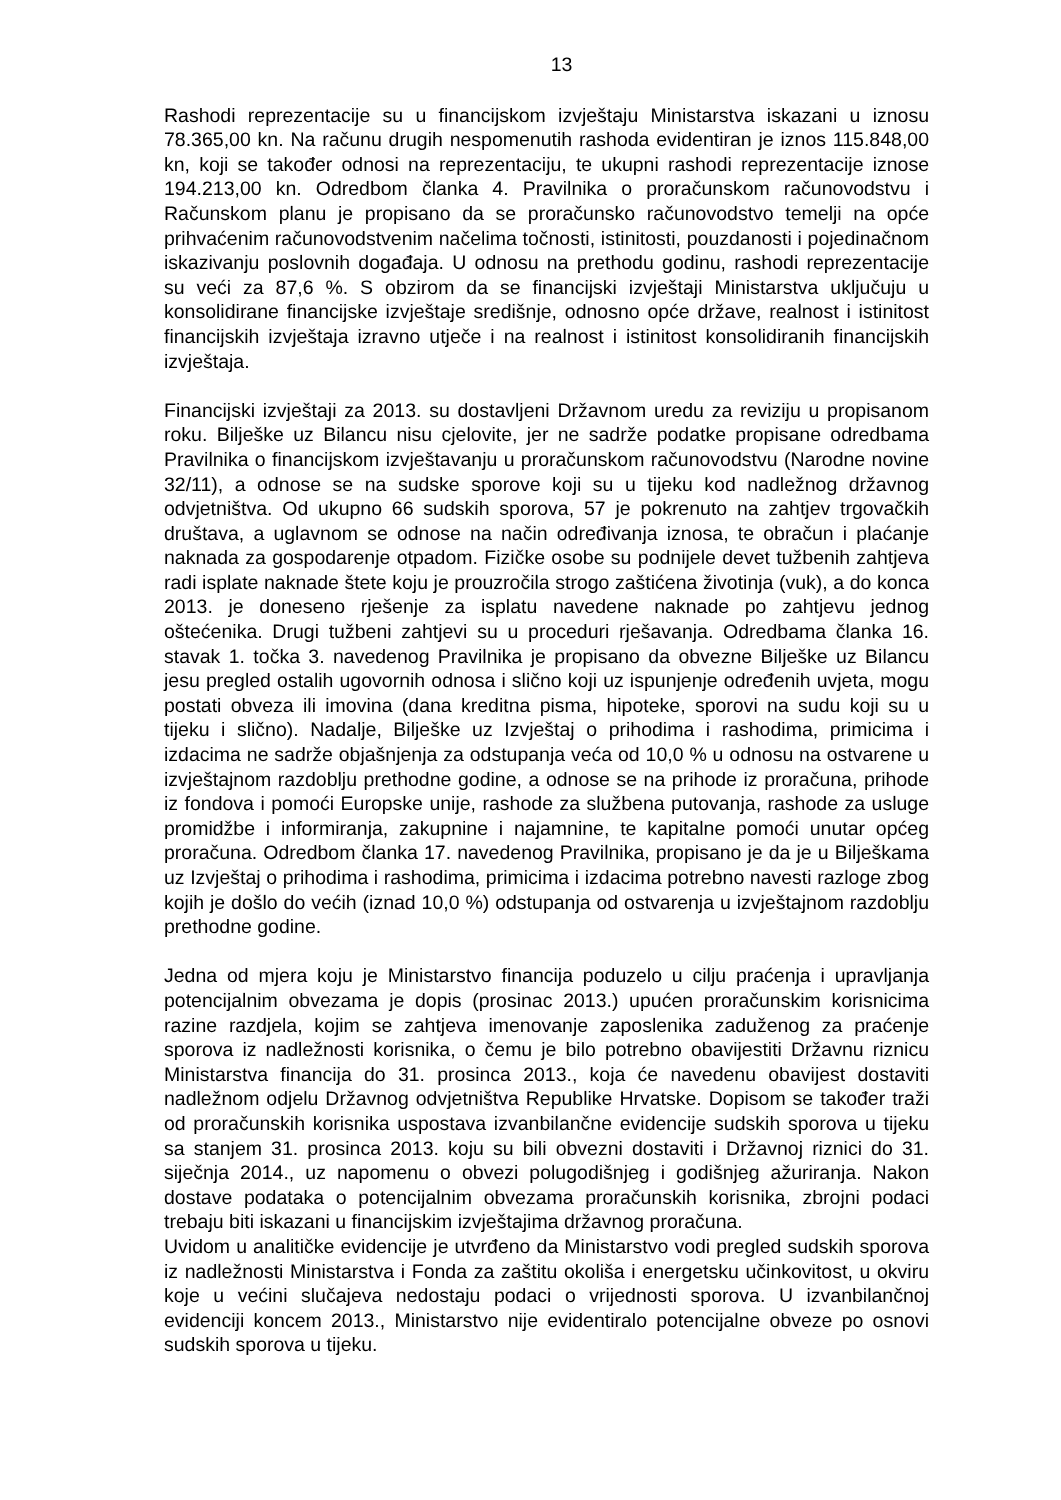13
Rashodi reprezentacije su u financijskom izvještaju Ministarstva iskazani u iznosu 78.365,00 kn. Na računu drugih nespomenutih rashoda evidentiran je iznos 115.848,00 kn, koji se također odnosi na reprezentaciju, te ukupni rashodi reprezentacije iznose 194.213,00 kn. Odredbom članka 4. Pravilnika o proračunskom računovodstvu i Računskom planu je propisano da se proračunsko računovodstvo temelji na opće prihvaćenim računovodstvenim načelima točnosti, istinitosti, pouzdanosti i pojedinačnom iskazivanju poslovnih događaja. U odnosu na prethodu godinu, rashodi reprezentacije su veći za 87,6 %. S obzirom da se financijski izvještaji Ministarstva uključuju u konsolidirane financijske izvještaje središnje, odnosno opće države, realnost i istinitost financijskih izvještaja izravno utječe i na realnost i istinitost konsolidiranih financijskih izvještaja.
Financijski izvještaji za 2013. su dostavljeni Državnom uredu za reviziju u propisanom roku. Bilješke uz Bilancu nisu cjelovite, jer ne sadrže podatke propisane odredbama Pravilnika o financijskom izvještavanju u proračunskom računovodstvu (Narodne novine 32/11), a odnose se na sudske sporove koji su u tijeku kod nadležnog državnog odvjetništva. Od ukupno 66 sudskih sporova, 57 je pokrenuto na zahtjev trgovačkih društava, a uglavnom se odnose na način određivanja iznosa, te obračun i plaćanje naknada za gospodarenje otpadom. Fizičke osobe su podnijele devet tužbenih zahtjeva radi isplate naknade štete koju je prouzročila strogo zaštićena životinja (vuk), a do konca 2013. je doneseno rješenje za isplatu navedene naknade po zahtjevu jednog oštećenika. Drugi tužbeni zahtjevi su u proceduri rješavanja. Odredbama članka 16. stavak 1. točka 3. navedenog Pravilnika je propisano da obvezne Bilješke uz Bilancu jesu pregled ostalih ugovornih odnosa i slično koji uz ispunjenje određenih uvjeta, mogu postati obveza ili imovina (dana kreditna pisma, hipoteke, sporovi na sudu koji su u tijeku i slično). Nadalje, Bilješke uz Izvještaj o prihodima i rashodima, primicima i izdacima ne sadrže objašnjenja za odstupanja veća od 10,0 % u odnosu na ostvarene u izvještajnom razdoblju prethodne godine, a odnose se na prihode iz proračuna, prihode iz fondova i pomoći Europske unije, rashode za službena putovanja, rashode za usluge promidžbe i informiranja, zakupnine i najamnine, te kapitalne pomoći unutar općeg proračuna. Odredbom članka 17. navedenog Pravilnika, propisano je da je u Bilješkama uz Izvještaj o prihodima i rashodima, primicima i izdacima potrebno navesti razloge zbog kojih je došlo do većih (iznad 10,0 %) odstupanja od ostvarenja u izvještajnom razdoblju prethodne godine.
Jedna od mjera koju je Ministarstvo financija poduzelo u cilju praćenja i upravljanja potencijalnim obvezama je dopis (prosinac 2013.) upućen proračunskim korisnicima razine razdjela, kojim se zahtjeva imenovanje zaposlenika zaduženog za praćenje sporova iz nadležnosti korisnika, o čemu je bilo potrebno obavijestiti Državnu riznicu Ministarstva financija do 31. prosinca 2013., koja će navedenu obavijest dostaviti nadležnom odjelu Državnog odvjetništva Republike Hrvatske. Dopisom se također traži od proračunskih korisnika uspostava izvanbilančne evidencije sudskih sporova u tijeku sa stanjem 31. prosinca 2013. koju su bili obvezni dostaviti i Državnoj riznici do 31. siječnja 2014., uz napomenu o obvezi polugodišnjeg i godišnjeg ažuriranja. Nakon dostave podataka o potencijalnim obvezama proračunskih korisnika, zbrojni podaci trebaju biti iskazani u financijskim izvještajima državnog proračuna.
Uvidom u analitičke evidencije je utvrđeno da Ministarstvo vodi pregled sudskih sporova iz nadležnosti Ministarstva i Fonda za zaštitu okoliša i energetsku učinkovitost, u okviru koje u većini slučajeva nedostaju podaci o vrijednosti sporova. U izvanbilančnoj evidenciji koncem 2013., Ministarstvo nije evidentiralo potencijalne obveze po osnovi sudskih sporova u tijeku.